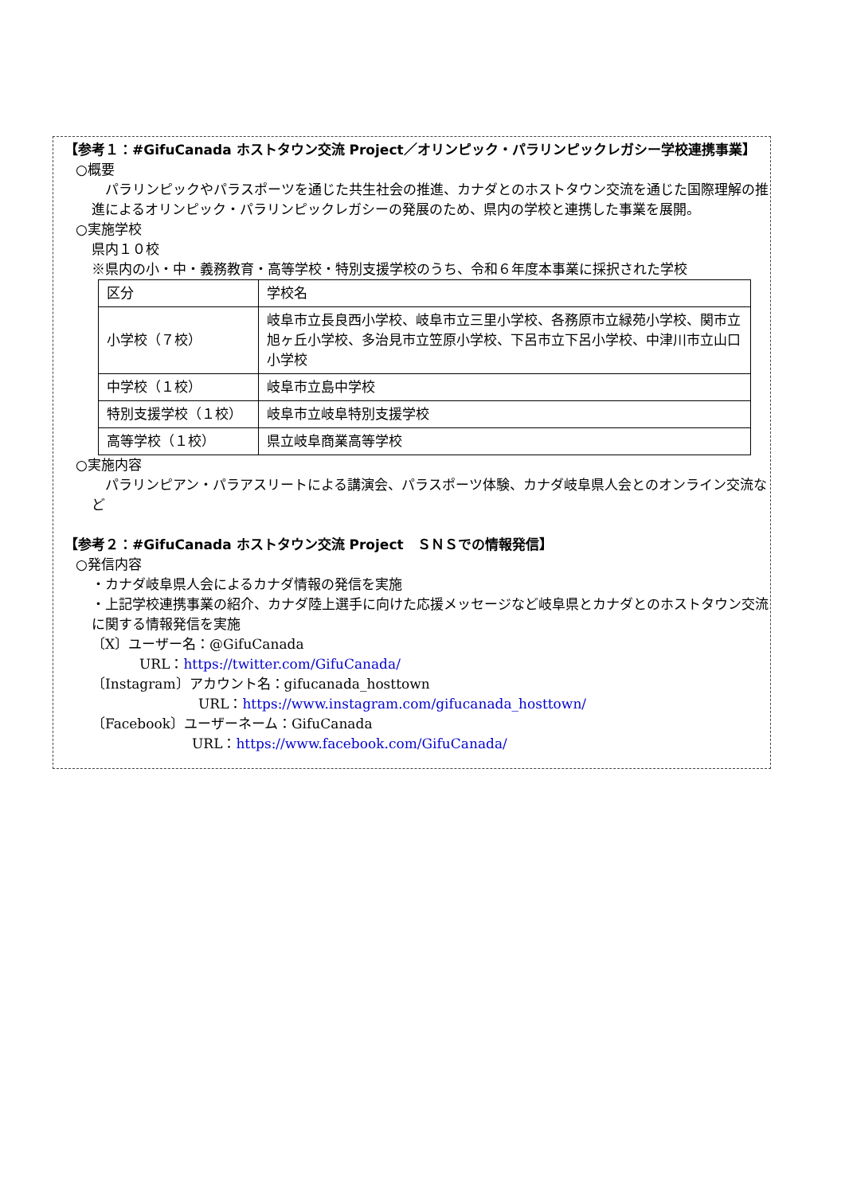【参考１：#GifuCanada ホストタウン交流 Project／オリンピック・パラリンピックレガシー学校連携事業】
○概要
　パラリンピックやパラスポーツを通じた共生社会の推進、カナダとのホストタウン交流を通じた国際理解の推進によるオリンピック・パラリンピックレガシーの発展のため、県内の学校と連携した事業を展開。
○実施学校
県内１０校
※県内の小・中・義務教育・高等学校・特別支援学校のうち、令和６年度本事業に採択された学校
| 区分 | 学校名 |
| 小学校（７校） | 岐阜市立長良西小学校、岐阜市立三里小学校、各務原市立緑苑小学校、関市立旭ヶ丘小学校、多治見市立笠原小学校、下呂市立下呂小学校、中津川市立山口小学校 |
| 中学校（１校） | 岐阜市立島中学校 |
| 特別支援学校（１校） | 岐阜市立岐阜特別支援学校 |
| 高等学校（１校） | 県立岐阜商業高等学校 |
○実施内容
　パラリンピアン・パラアスリートによる講演会、パラスポーツ体験、カナダ岐阜県人会とのオンライン交流など
【参考２：#GifuCanada ホストタウン交流 Project　ＳＮＳでの情報発信】
○発信内容
・カナダ岐阜県人会によるカナダ情報の発信を実施
・上記学校連携事業の紹介、カナダ陸上選手に向けた応援メッセージなど岐阜県とカナダとのホストタウン交流に関する情報発信を実施
〔X〕ユーザー名：@GifuCanada
URL：https://twitter.com/GifuCanada/
〔Instagram〕アカウント名：gifucanada_hosttown
URL：https://www.instagram.com/gifucanada_hosttown/
〔Facebook〕ユーザーネーム：GifuCanada
URL：https://www.facebook.com/GifuCanada/